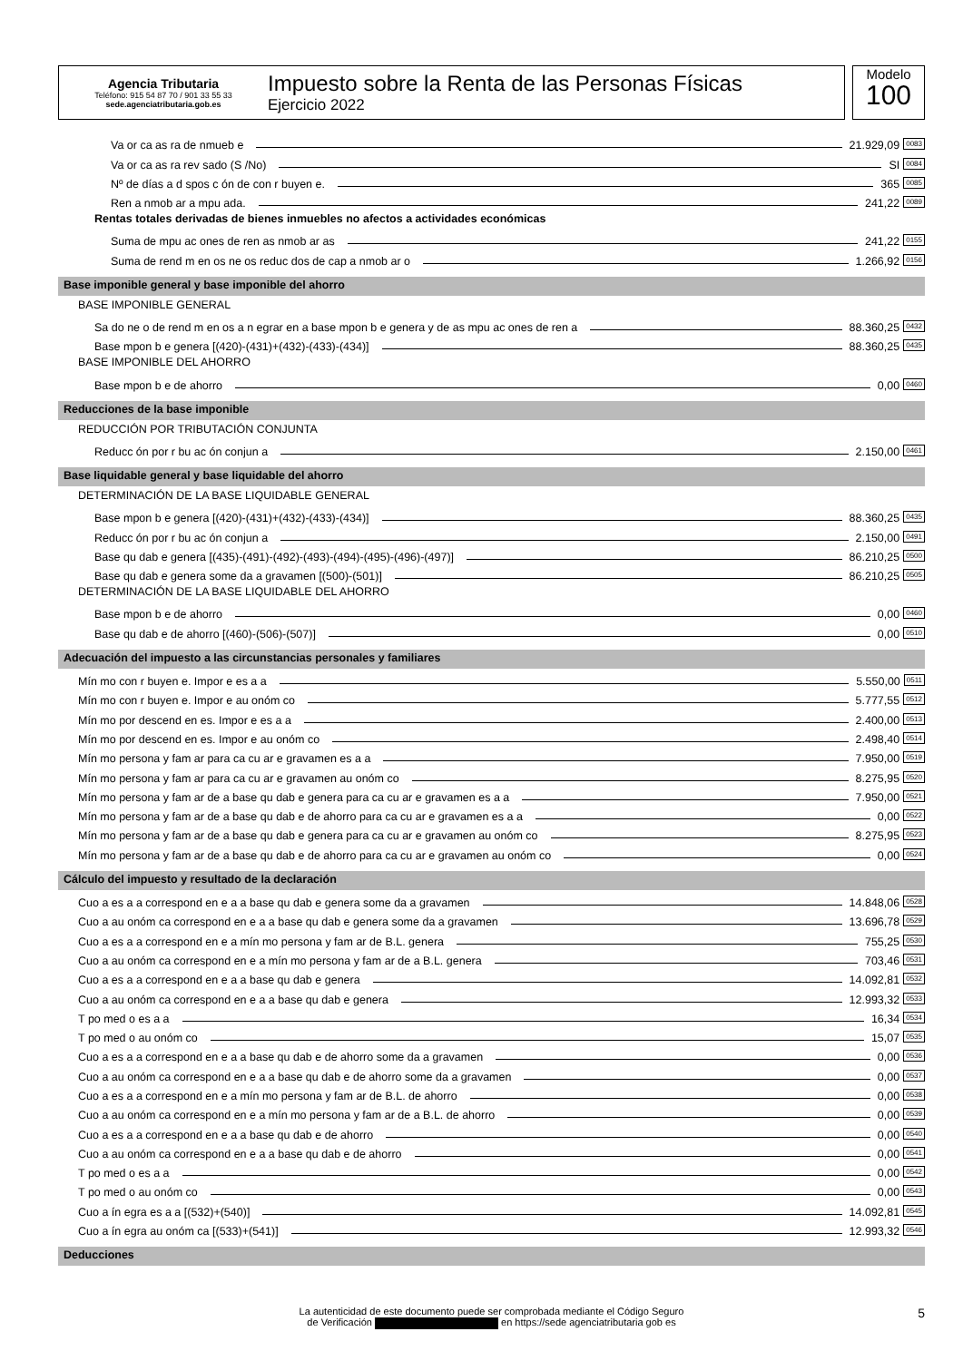Agencia Tributaria
Teléfono: 915 54 87 70 / 901 33 55 33
sede.agenciatributaria.gob.es
Impuesto sobre la Renta de las Personas Físicas
Ejercicio 2022
Modelo
100
Va or ca as ra de nmueb e 21.929,09 0083
Va or ca as ra rev sado (S /No) SI 0084
Nº de días a d spos c ón de con r buyen e. 365 0085
Ren a nmob ar a mpu ada. 241,22 0089
Rentas totales derivadas de bienes inmuebles no afectos a actividades económicas
Suma de mpu ac ones de ren as nmob ar as 241,22 0155
Suma de rend m en os ne os reduc dos de cap a nmob ar o 1.266,92 0156
Base imponible general y base imponible del ahorro
BASE IMPONIBLE GENERAL
Sa do ne o de rend m en os a n egrar en a base mpon b e genera y de as mpu ac ones de ren a 88.360,25 0432
Base mpon b e genera [(420)-(431)+(432)-(433)-(434)] 88.360,25 0435
BASE IMPONIBLE DEL AHORRO
Base mpon b e de ahorro 0,00 0460
Reducciones de la base imponible
REDUCCIÓN POR TRIBUTACIÓN CONJUNTA
Reducc ón por r bu ac ón conjun a 2.150,00 0461
Base liquidable general y base liquidable del ahorro
DETERMINACIÓN DE LA BASE LIQUIDABLE GENERAL
Base mpon b e genera [(420)-(431)+(432)-(433)-(434)] 88.360,25 0435
Reducc ón por r bu ac ón conjun a 2.150,00 0491
Base qu dab e genera [(435)-(491)-(492)-(493)-(494)-(495)-(496)-(497)] 86.210,25 0500
Base qu dab e genera some da a gravamen [(500)-(501)] 86.210,25 0505
DETERMINACIÓN DE LA BASE LIQUIDABLE DEL AHORRO
Base mpon b e de ahorro 0,00 0460
Base qu dab e de ahorro [(460)-(506)-(507)] 0,00 0510
Adecuación del impuesto a las circunstancias personales y familiares
Mín mo con r buyen e. Impor e es a a 5.550,00 0511
Mín mo con r buyen e. Impor e au onóm co 5.777,55 0512
Mín mo por descend en es. Impor e es a a 2.400,00 0513
Mín mo por descend en es. Impor e au onóm co 2.498,40 0514
Mín mo persona y fam ar para ca cu ar e gravamen es a a 7.950,00 0519
Mín mo persona y fam ar para ca cu ar e gravamen au onóm co 8.275,95 0520
Mín mo persona y fam ar de a base qu dab e genera para ca cu ar e gravamen es a a 7.950,00 0521
Mín mo persona y fam ar de a base qu dab e de ahorro para ca cu ar e gravamen es a a 0,00 0522
Mín mo persona y fam ar de a base qu dab e genera para ca cu ar e gravamen au onóm co 8.275,95 0523
Mín mo persona y fam ar de a base qu dab e de ahorro para ca cu ar e gravamen au onóm co 0,00 0524
Cálculo del impuesto y resultado de la declaración
Cuo a es a a correspond en e a a base qu dab e genera some da a gravamen 14.848,06 0528
Cuo a au onóm ca correspond en e a a base qu dab e genera some da a gravamen 13.696,78 0529
Cuo a es a a correspond en e a mín mo persona y fam ar de B.L. genera 755,25 0530
Cuo a au onóm ca correspond en e a mín mo persona y fam ar de a B.L. genera 703,46 0531
Cuo a es a a correspond en e a a base qu dab e genera 14.092,81 0532
Cuo a au onóm ca correspond en e a a base qu dab e genera 12.993,32 0533
T po med o es a a 16,34 0534
T po med o au onóm co 15,07 0535
Cuo a es a a correspond en e a a base qu dab e de ahorro some da a gravamen 0,00 0536
Cuo a au onóm ca correspond en e a a base qu dab e de ahorro some da a gravamen 0,00 0537
Cuo a es a a correspond en e a mín mo persona y fam ar de B.L. de ahorro 0,00 0538
Cuo a au onóm ca correspond en e a mín mo persona y fam ar de a B.L. de ahorro 0,00 0539
Cuo a es a a correspond en e a a base qu dab e de ahorro 0,00 0540
Cuo a au onóm ca correspond en e a a base qu dab e de ahorro 0,00 0541
T po med o es a a 0,00 0542
T po med o au onóm co 0,00 0543
Cuo a ín egra es a a [(532)+(540)] 14.092,81 0545
Cuo a ín egra au onóm ca [(533)+(541)] 12.993,32 0546
Deducciones
La autenticidad de este documento puede ser comprobada mediante el Código Seguro
de Verificación en https://sede agenciatributaria gob es
5